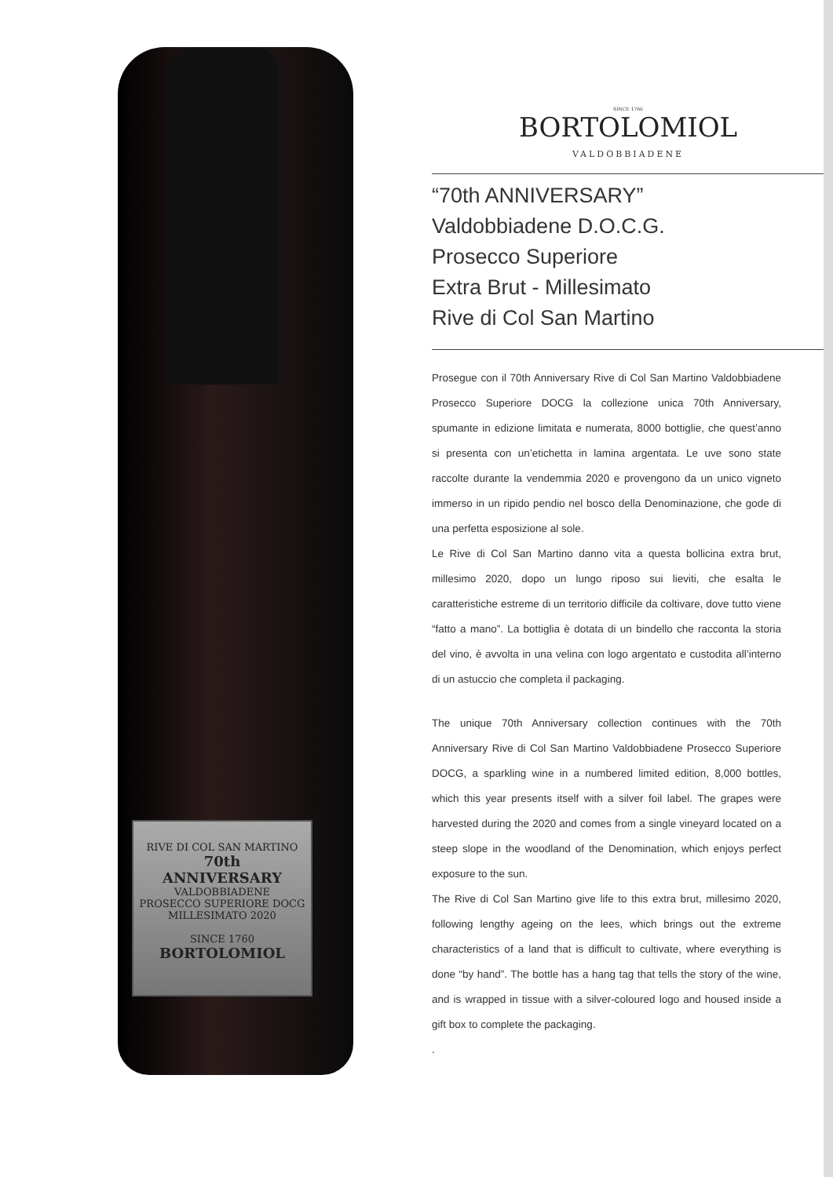RIVE DI COL SAN MARTINO
70th
ANNIVERSARY
VALDOBBIADENE
PROSECCO SUPERIORE DOCG
MILLESIMATO 2020
SINCE 1760
BORTOLOMIOL
SINCE 1760
BORTOLOMIOL
VALDOBBIADENE
“70th ANNIVERSARY”
Valdobbiadene D.O.C.G.
Prosecco Superiore
Extra Brut - Millesimato
Rive di Col San Martino
Prosegue con il 70th Anniversary Rive di Col San Martino Valdobbiadene Prosecco Superiore DOCG la collezione unica 70th Anniversary, spumante in edizione limitata e numerata, 8000 bottiglie, che quest’anno si presenta con un’etichetta in lamina argentata. Le uve sono state raccolte durante la vendemmia 2020 e provengono da un unico vigneto immerso in un ripido pendio nel bosco della Denominazione, che gode di una perfetta esposizione al sole.
Le Rive di Col San Martino danno vita a questa bollicina extra brut, millesimo 2020, dopo un lungo riposo sui lieviti, che esalta le caratteristiche estreme di un territorio difficile da coltivare, dove tutto viene “fatto a mano”. La bottiglia è dotata di un bindello che racconta la storia del vino, è avvolta in una velina con logo argentato e custodita all’interno di un astuccio che completa il packaging.
The unique 70th Anniversary collection continues with the 70th Anniversary Rive di Col San Martino Valdobbiadene Prosecco Superiore DOCG, a sparkling wine in a numbered limited edition, 8,000 bottles, which this year presents itself with a silver foil label. The grapes were harvested during the 2020 and comes from a single vineyard located on a steep slope in the woodland of the Denomination, which enjoys perfect exposure to the sun.
The Rive di Col San Martino give life to this extra brut, millesimo 2020, following lengthy ageing on the lees, which brings out the extreme characteristics of a land that is difficult to cultivate, where everything is done “by hand”. The bottle has a hang tag that tells the story of the wine, and is wrapped in tissue with a silver-coloured logo and housed inside a gift box to complete the packaging.
.